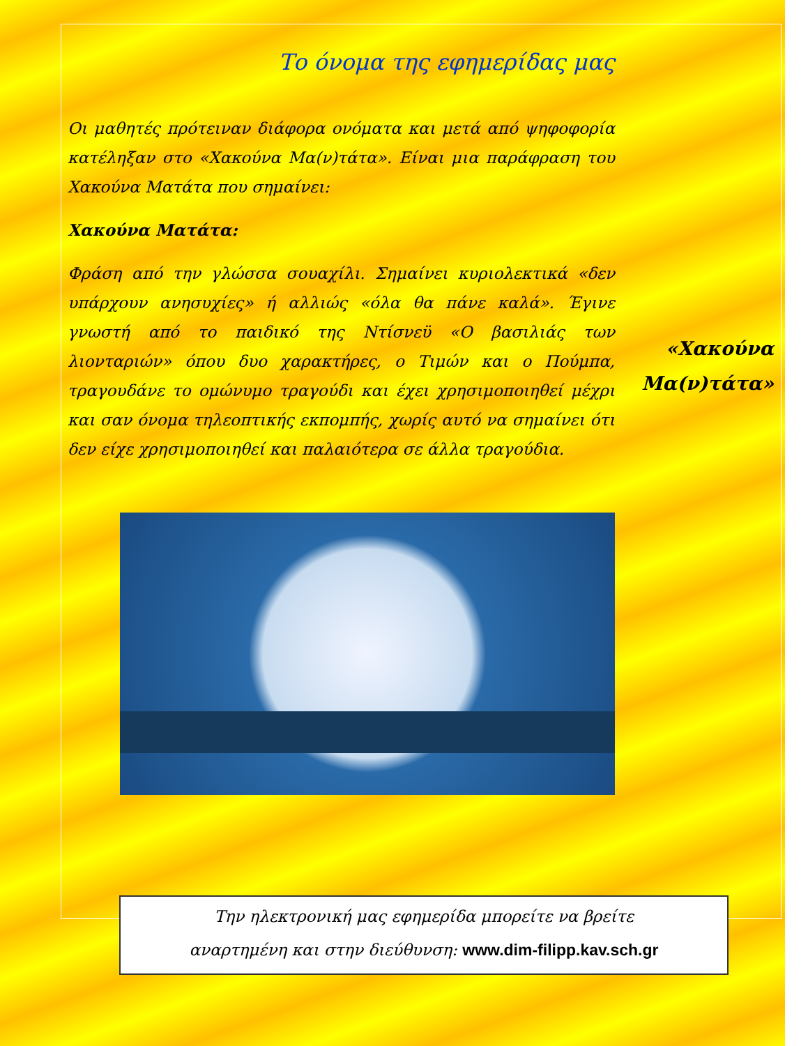Το όνομα της εφημερίδας μας
Οι μαθητές πρότειναν διάφορα ονόματα και μετά από ψηφοφορία κατέληξαν στο «Χακούνα Μα(ν)τάτα». Είναι μια παράφραση του Χακούνα Ματάτα που σημαίνει:
Χακούνα Ματάτα:
Φράση από την γλώσσα σουαχίλι. Σημαίνει κυριολεκτικά «δεν υπάρχουν ανησυχίες» ή αλλιώς «όλα θα πάνε καλά». Έγινε γνωστή από το παιδικό της Ντίσνεϋ «Ο βασιλιάς των λιονταριών» όπου δυο χαρακτήρες, ο Τιμών και ο Πούμπα, τραγουδάνε το ομώνυμο τραγούδι και έχει χρησιμοποιηθεί μέχρι και σαν όνομα τηλεοπτικής εκπομπής, χωρίς αυτό να σημαίνει ότι δεν είχε χρησιμοποιηθεί και παλαιότερα σε άλλα τραγούδια.
«Χακούνα Μα(ν)τάτα»
Την ηλεκτρονική μας εφημερίδα μπορείτε να βρείτε
αναρτημένη και στην διεύθυνση: www.dim-filipp.kav.sch.gr